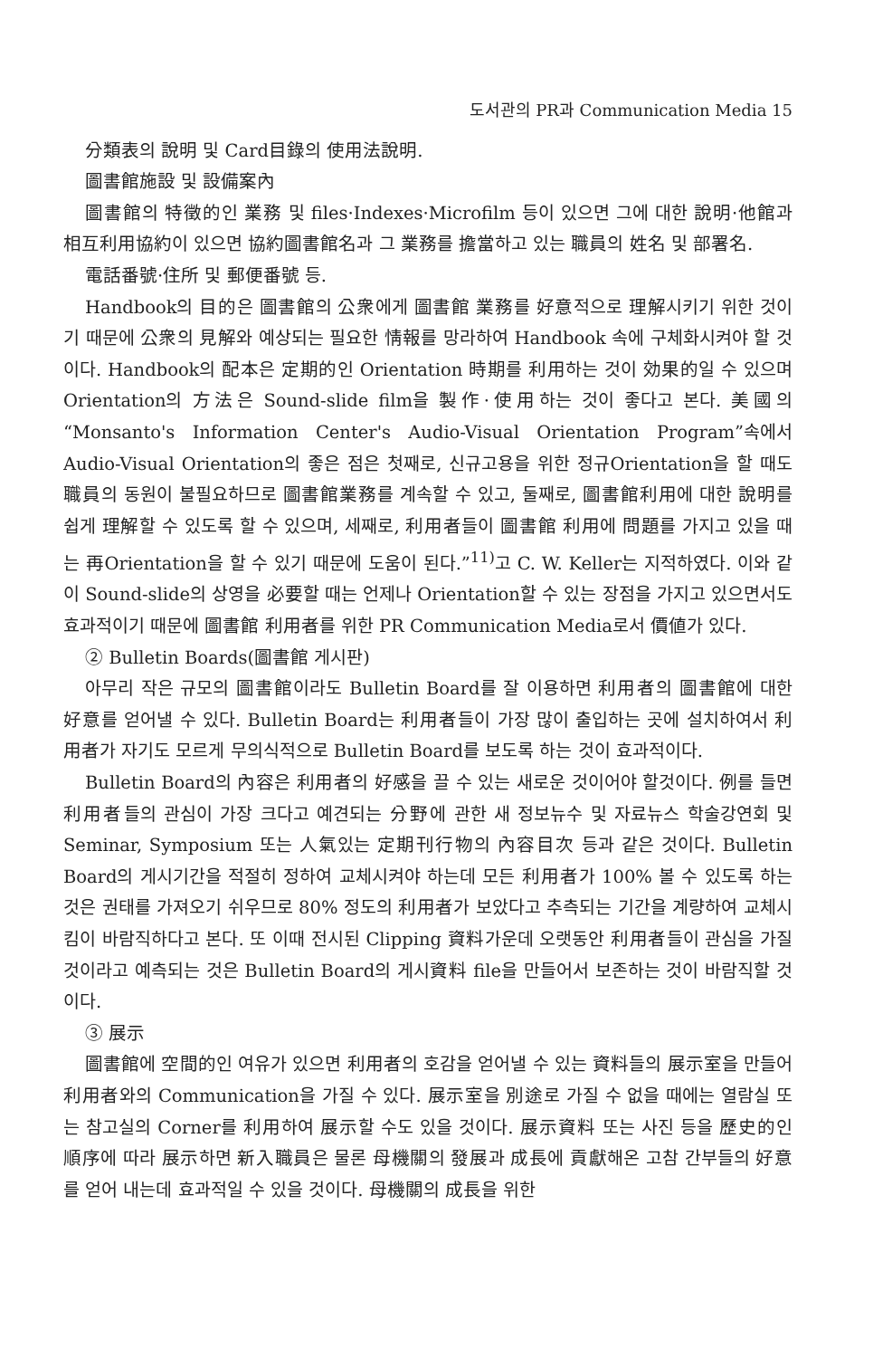도서관의 PR과 Communication Media 15
分類表의 說明 및 Card目錄의 使用法說明.
圖書館施設 및 設備案內
圖書館의 特徵的인 業務 및 files·Indexes·Microfilm 등이 있으면 그에 대한 說明·他館과 相互利用協約이 있으면 協約圖書館名과 그 業務를 擔當하고 있는 職員의 姓名 및 部署名.
電話番號·住所 및 郵便番號 등.
Handbook의 目的은 圖書館의 公衆에게 圖書館 業務를 好意적으로 理解시키기 위한 것이기 때문에 公衆의 見解와 예상되는 필요한 情報를 망라하여 Handbook 속에 구체화시켜야 할 것이다. Handbook의 配本은 定期的인 Orientation 時期를 利用하는 것이 効果的일 수 있으며 Orientation의 方法은 Sound-slide film을 製作·使用하는 것이 좋다고 본다. 美國의 “Monsanto's Information Center's Audio-Visual Orientation Program”속에서 Audio-Visual Orientation의 좋은 점은 첫째로, 신규고용을 위한 정규Orientation을 할 때도 職員의 동원이 불필요하므로 圖書館業務를 계속할 수 있고, 둘째로, 圖書館利用에 대한 說明를 쉽게 理解할 수 있도록 할 수 있으며, 세째로, 利用者들이 圖書館 利用에 問題를 가지고 있을 때는 再Orientation을 할 수 있기 때문에 도움이 된다.”<sup>11)</sup>고 C. W. Keller는 지적하였다. 이와 같이 Sound-slide의 상영을 必要할 때는 언제나 Orientation할 수 있는 장점을 가지고 있으면서도 효과적이기 때문에 圖書館 利用者를 위한 PR Communication Media로서 價値가 있다.
② Bulletin Boards(圖書館 게시판)
아무리 작은 규모의 圖書館이라도 Bulletin Board를 잘 이용하면 利用者의 圖書館에 대한 好意를 얻어낼 수 있다. Bulletin Board는 利用者들이 가장 많이 출입하는 곳에 설치하여서 利用者가 자기도 모르게 무의식적으로 Bulletin Board를 보도록 하는 것이 효과적이다.
Bulletin Board의 內容은 利用者의 好感을 끌 수 있는 새로운 것이어야 할것이다. 例를 들면 利用者들의 관심이 가장 크다고 예견되는 分野에 관한 새 정보뉴수 및 자료뉴스 학술강연회 및 Seminar, Symposium 또는 人氣있는 定期刊行物의 內容目次 등과 같은 것이다. Bulletin Board의 게시기간을 적절히 정하여 교체시켜야 하는데 모든 利用者가 100% 볼 수 있도록 하는 것은 권태를 가져오기 쉬우므로 80% 정도의 利用者가 보았다고 추측되는 기간을 계량하여 교체시킴이 바람직하다고 본다. 또 이때 전시된 Clipping 資料가운데 오랫동안 利用者들이 관심을 가질 것이라고 예측되는 것은 Bulletin Board의 게시資料 file을 만들어서 보존하는 것이 바람직할 것이다.
③ 展示
圖書館에 空間的인 여유가 있으면 利用者의 호감을 얻어낼 수 있는 資料들의 展示室을 만들어 利用者와의 Communication을 가질 수 있다. 展示室을 別途로 가질 수 없을 때에는 열람실 또는 참고실의 Corner를 利用하여 展示할 수도 있을 것이다. 展示資料 또는 사진 등을 歷史的인 順序에 따라 展示하면 新入職員은 물론 母機關의 發展과 成長에 貢獻해온 고참 간부들의 好意를 얻어 내는데 효과적일 수 있을 것이다. 母機關의 成長을 위한